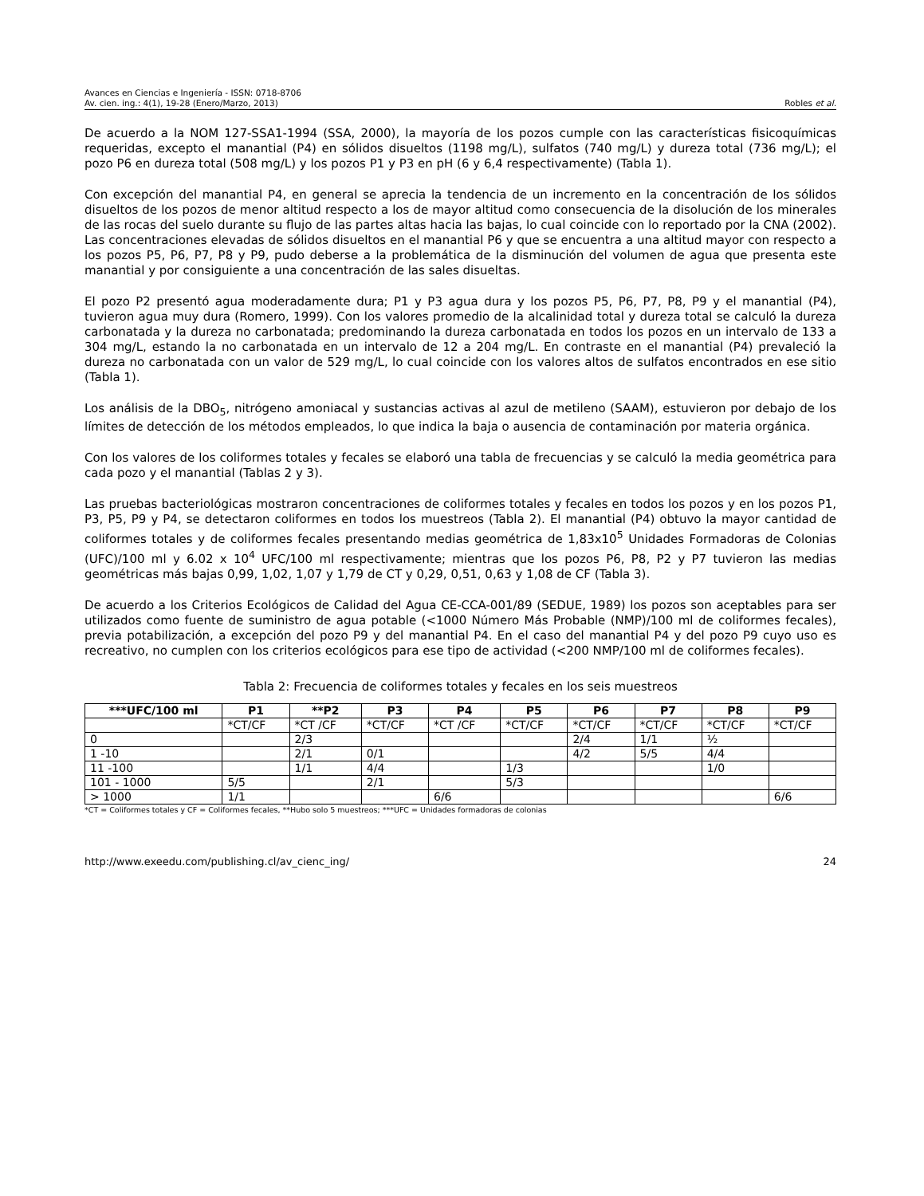Avances en Ciencias e Ingeniería - ISSN: 0718-8706
Av. cien. ing.: 4(1), 19-28 (Enero/Marzo, 2013) Robles et al.
De acuerdo a la NOM 127-SSA1-1994 (SSA, 2000), la mayoría de los pozos cumple con las características fisicoquímicas requeridas, excepto el manantial (P4) en sólidos disueltos (1198 mg/L), sulfatos (740 mg/L) y dureza total (736 mg/L); el pozo P6 en dureza total (508 mg/L) y los pozos P1 y P3 en pH (6 y 6,4 respectivamente) (Tabla 1).
Con excepción del manantial P4, en general se aprecia la tendencia de un incremento en la concentración de los sólidos disueltos de los pozos de menor altitud respecto a los de mayor altitud como consecuencia de la disolución de los minerales de las rocas del suelo durante su flujo de las partes altas hacia las bajas, lo cual coincide con lo reportado por la CNA (2002). Las concentraciones elevadas de sólidos disueltos en el manantial P6 y que se encuentra a una altitud mayor con respecto a los pozos P5, P6, P7, P8 y P9, pudo deberse a la problemática de la disminución del volumen de agua que presenta este manantial y por consiguiente a una concentración de las sales disueltas.
El pozo P2 presentó agua moderadamente dura; P1 y P3 agua dura y los pozos P5, P6, P7, P8, P9 y el manantial (P4), tuvieron agua muy dura (Romero, 1999). Con los valores promedio de la alcalinidad total y dureza total se calculó la dureza carbonatada y la dureza no carbonatada; predominando la dureza carbonatada en todos los pozos en un intervalo de 133 a 304 mg/L, estando la no carbonatada en un intervalo de 12 a 204 mg/L. En contraste en el manantial (P4) prevaleció la dureza no carbonatada con un valor de 529 mg/L, lo cual coincide con los valores altos de sulfatos encontrados en ese sitio (Tabla 1).
Los análisis de la DBO<sub>5</sub>, nitrógeno amoniacal y sustancias activas al azul de metileno (SAAM), estuvieron por debajo de los límites de detección de los métodos empleados, lo que indica la baja o ausencia de contaminación por materia orgánica.
Con los valores de los coliformes totales y fecales se elaboró una tabla de frecuencias y se calculó la media geométrica para cada pozo y el manantial (Tablas 2 y 3).
Las pruebas bacteriológicas mostraron concentraciones de coliformes totales y fecales en todos los pozos y en los pozos P1, P3, P5, P9 y P4, se detectaron coliformes en todos los muestreos (Tabla 2). El manantial (P4) obtuvo la mayor cantidad de coliformes totales y de coliformes fecales presentando medias geométrica de 1,83x10<sup>5</sup> Unidades Formadoras de Colonias (UFC)/100 ml y 6.02 x 10<sup>4</sup> UFC/100 ml respectivamente; mientras que los pozos P6, P8, P2 y P7 tuvieron las medias geométricas más bajas 0,99, 1,02, 1,07 y 1,79 de CT y 0,29, 0,51, 0,63 y 1,08 de CF (Tabla 3).
De acuerdo a los Criterios Ecológicos de Calidad del Agua CE-CCA-001/89 (SEDUE, 1989) los pozos son aceptables para ser utilizados como fuente de suministro de agua potable (<1000 Número Más Probable (NMP)/100 ml de coliformes fecales), previa potabilización, a excepción del pozo P9 y del manantial P4. En el caso del manantial P4 y del pozo P9 cuyo uso es recreativo, no cumplen con los criterios ecológicos para ese tipo de actividad (<200 NMP/100 ml de coliformes fecales).
Tabla 2: Frecuencia de coliformes totales y fecales en los seis muestreos
| ***UFC/100 ml | P1 | **P2 | P3 | P4 | P5 | P6 | P7 | P8 | P9 |
| --- | --- | --- | --- | --- | --- | --- | --- | --- | --- |
| | *CT/CF | *CT /CF | *CT/CF | *CT /CF | *CT/CF | *CT/CF | *CT/CF | *CT/CF | *CT/CF |
| 0 | | 2/3 | | | | 2/4 | 1/1 | ½ | |
| 1 -10 | | 2/1 | 0/1 | | | 4/2 | 5/5 | 4/4 | |
| 11 -100 | | 1/1 | 4/4 | | 1/3 | | | 1/0 | |
| 101 - 1000 | 5/5 | | 2/1 | | 5/3 | | | | |
| > 1000 | 1/1 | | | 6/6 | | | | | 6/6 |
*CT = Coliformes totales y CF = Coliformes fecales, **Hubo solo 5 muestreos; ***UFC = Unidades formadoras de colonias
http://www.exeedu.com/publishing.cl/av_cienc_ing/ 24